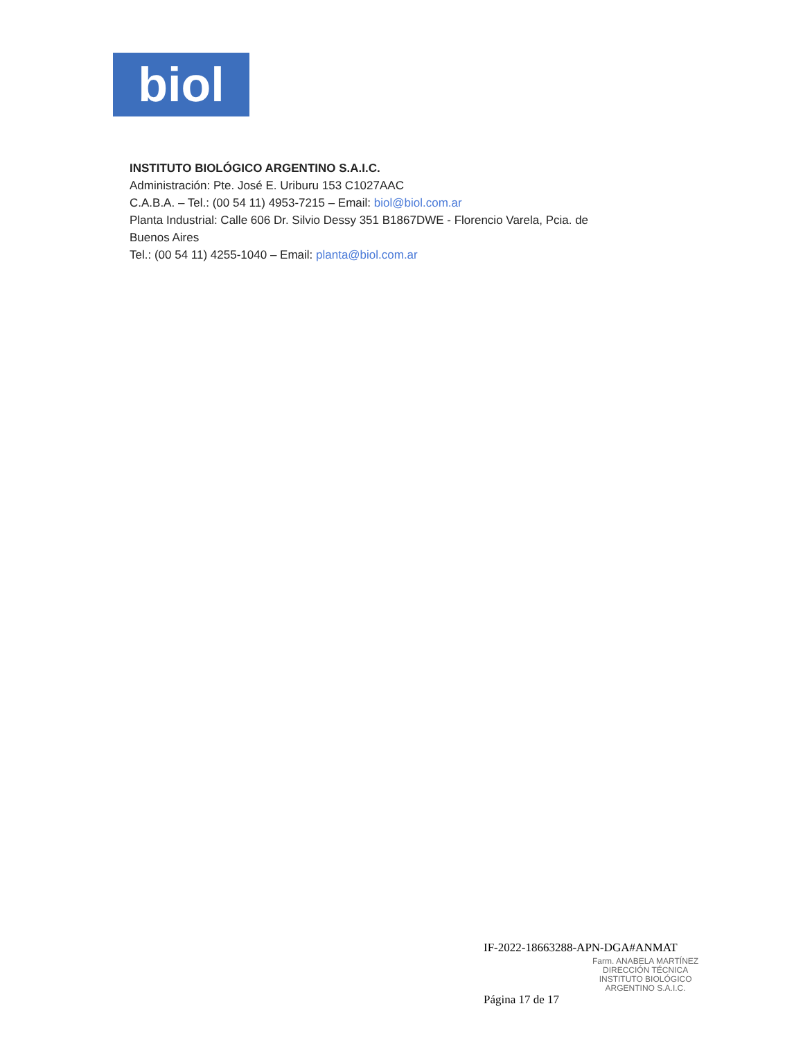biol
INSTITUTO BIOLÓGICO ARGENTINO S.A.I.C.
Administración: Pte. José E. Uriburu 153 C1027AAC
C.A.B.A. – Tel.: (00 54 11) 4953-7215 – Email: biol@biol.com.ar
Planta Industrial: Calle 606 Dr. Silvio Dessy 351 B1867DWE - Florencio Varela, Pcia. de
Buenos Aires
Tel.: (00 54 11) 4255-1040 – Email: planta@biol.com.ar
IF-2022-18663288-APN-DGA#ANMAT
Farm. ANABELA MARTÍNEZ
DIRECCIÓN TÉCNICA
INSTITUTO BIOLÓGICO
ARGENTINO S.A.I.C.
Página 17 de 17